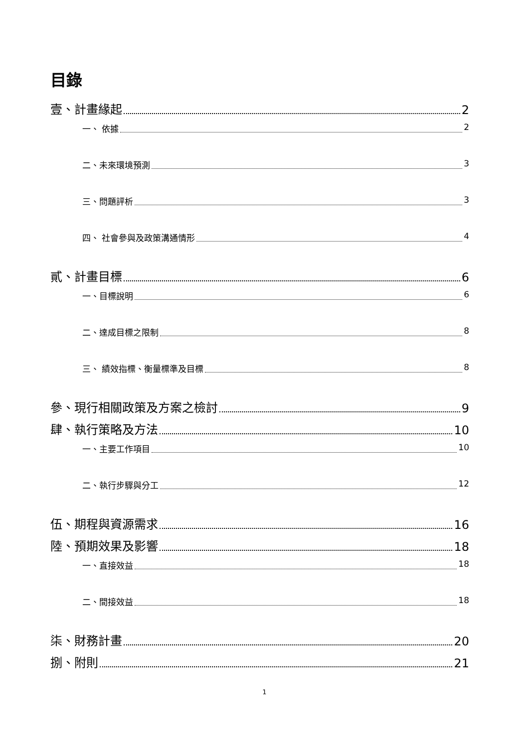目錄
壹、計畫緣起 2
一、 依據 2
二、未來環境預測 3
三、問題評析 3
四、 社會參與及政策溝通情形 4
貳、計畫目標 6
一、目標說明 6
二、達成目標之限制 8
三、 績效指標、衡量標準及目標 8
參、現行相關政策及方案之檢討 9
肆、執行策略及方法 10
一、主要工作項目 10
二、執行步驟與分工 12
伍、期程與資源需求 16
陸、預期效果及影響 18
一、直接效益 18
二、間接效益 18
柒、財務計畫 20
捌、附則 21
1